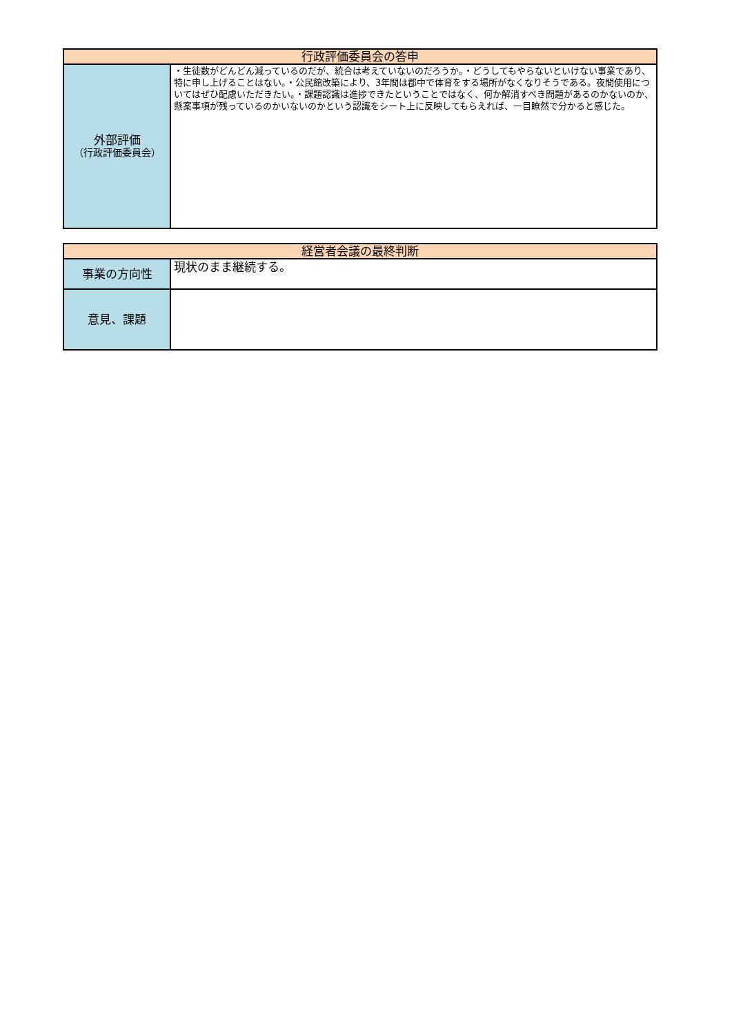| 行政評価委員会の答申 | |
| 外部評価 （行政評価委員会） | ・生徒数がどんどん減っているのだが、統合は考えていないのだろうか。・どうしてもやらないといけない事業であり、特に申し上げることはない。・公民館改築により、3年間は郡中で体育をする場所がなくなりそうである。夜間使用についてはぜひ配慮いただきたい。・課題認識は進捗できたということではなく、何か解消すべき問題があるのかないのか、懸案事項が残っているのかいないのかという認識をシート上に反映してもらえれば、一目瞭然で分かると感じた。 |
| 経営者会議の最終判断 | |
| 事業の方向性 | 現状のまま継続する。 |
| 意見、課題 | |